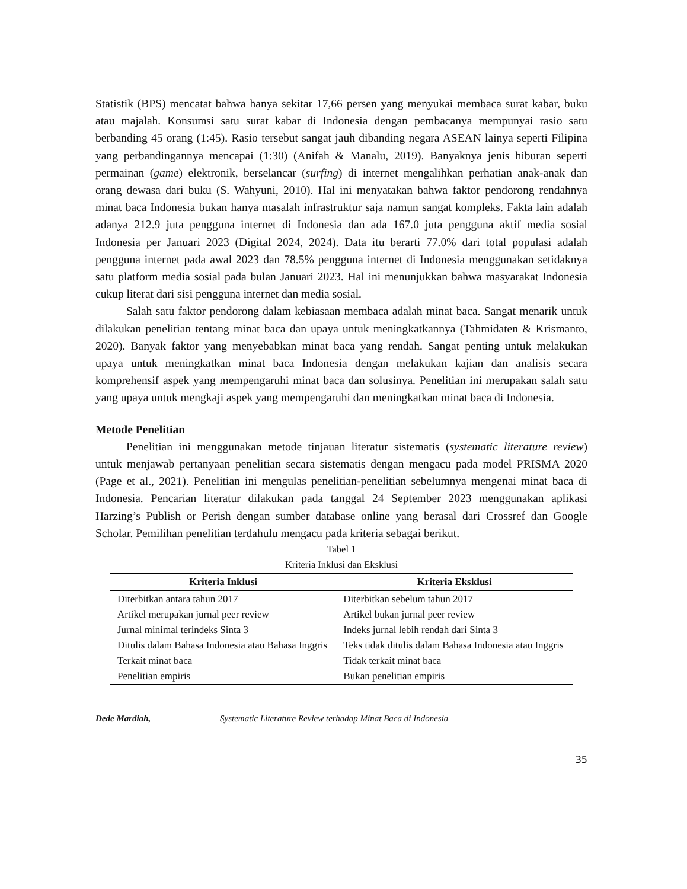Statistik (BPS) mencatat bahwa hanya sekitar 17,66 persen yang menyukai membaca surat kabar, buku atau majalah. Konsumsi satu surat kabar di Indonesia dengan pembacanya mempunyai rasio satu berbanding 45 orang (1:45). Rasio tersebut sangat jauh dibanding negara ASEAN lainya seperti Filipina yang perbandingannya mencapai (1:30) (Anifah & Manalu, 2019). Banyaknya jenis hiburan seperti permainan (game) elektronik, berselancar (surfing) di internet mengalihkan perhatian anak-anak dan orang dewasa dari buku (S. Wahyuni, 2010). Hal ini menyatakan bahwa faktor pendorong rendahnya minat baca Indonesia bukan hanya masalah infrastruktur saja namun sangat kompleks. Fakta lain adalah adanya 212.9 juta pengguna internet di Indonesia dan ada 167.0 juta pengguna aktif media sosial Indonesia per Januari 2023 (Digital 2024, 2024). Data itu berarti 77.0% dari total populasi adalah pengguna internet pada awal 2023 dan 78.5% pengguna internet di Indonesia menggunakan setidaknya satu platform media sosial pada bulan Januari 2023. Hal ini menunjukkan bahwa masyarakat Indonesia cukup literat dari sisi pengguna internet dan media sosial.
Salah satu faktor pendorong dalam kebiasaan membaca adalah minat baca. Sangat menarik untuk dilakukan penelitian tentang minat baca dan upaya untuk meningkatkannya (Tahmidaten & Krismanto, 2020). Banyak faktor yang menyebabkan minat baca yang rendah. Sangat penting untuk melakukan upaya untuk meningkatkan minat baca Indonesia dengan melakukan kajian dan analisis secara komprehensif aspek yang mempengaruhi minat baca dan solusinya. Penelitian ini merupakan salah satu yang upaya untuk mengkaji aspek yang mempengaruhi dan meningkatkan minat baca di Indonesia.
Metode Penelitian
Penelitian ini menggunakan metode tinjauan literatur sistematis (systematic literature review) untuk menjawab pertanyaan penelitian secara sistematis dengan mengacu pada model PRISMA 2020 (Page et al., 2021). Penelitian ini mengulas penelitian-penelitian sebelumnya mengenai minat baca di Indonesia. Pencarian literatur dilakukan pada tanggal 24 September 2023 menggunakan aplikasi Harzing’s Publish or Perish dengan sumber database online yang berasal dari Crossref dan Google Scholar. Pemilihan penelitian terdahulu mengacu pada kriteria sebagai berikut.
Tabel 1
Kriteria Inklusi dan Eksklusi
| Kriteria Inklusi | Kriteria Eksklusi |
| --- | --- |
| Diterbitkan antara tahun 2017 | Diterbitkan sebelum tahun 2017 |
| Artikel merupakan jurnal peer review | Artikel bukan jurnal peer review |
| Jurnal minimal terindeks Sinta 3 | Indeks jurnal lebih rendah dari Sinta 3 |
| Ditulis dalam Bahasa Indonesia atau Bahasa Inggris | Teks tidak ditulis dalam Bahasa Indonesia atau Inggris |
| Terkait minat baca | Tidak terkait minat baca |
| Penelitian empiris | Bukan penelitian empiris |
Dede Mardiah, Systematic Literature Review terhadap Minat Baca di Indonesia
35